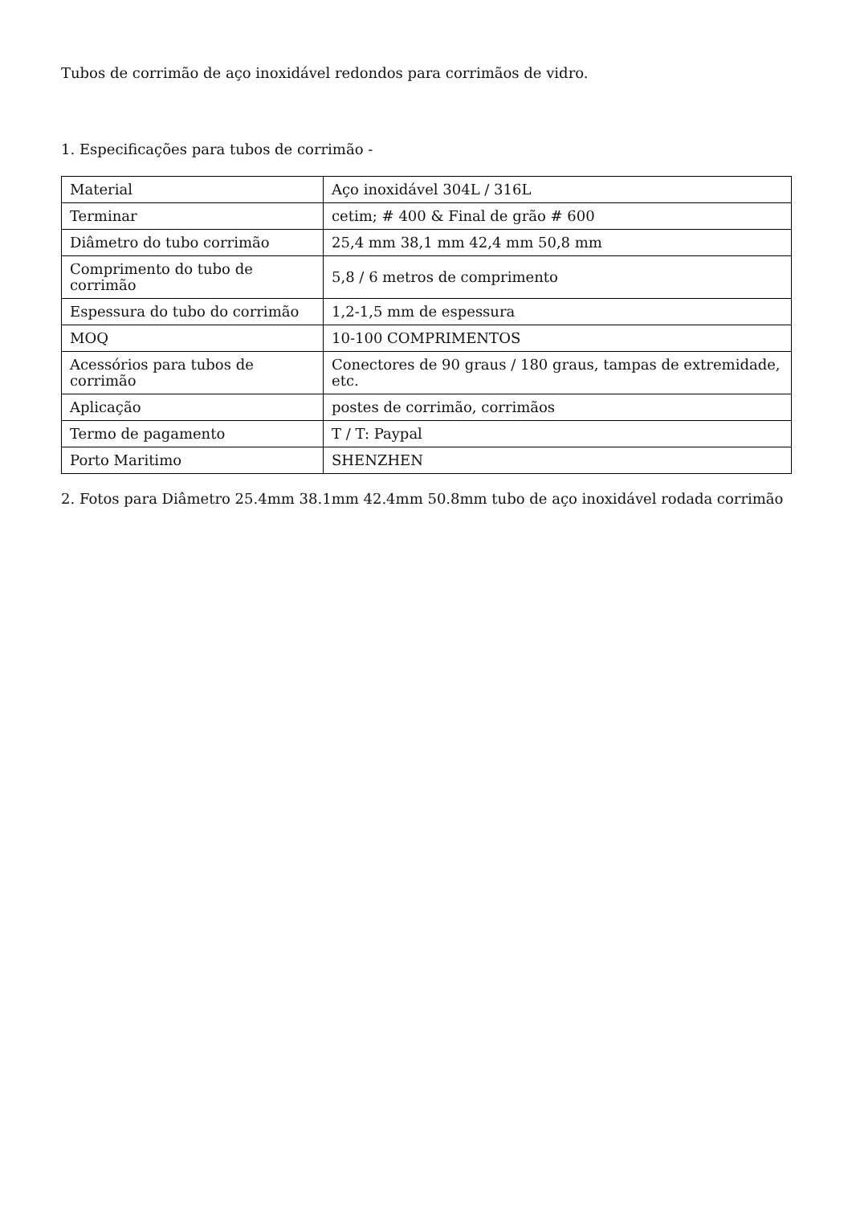Tubos de corrimão de aço inoxidável redondos para corrimãos de vidro.
1. Especificações para tubos de corrimão -
| Material | Aço inoxidável 304L / 316L |
| Terminar | cetim; # 400 & Final de grão # 600 |
| Diâmetro do tubo corrimão | 25,4 mm 38,1 mm 42,4 mm 50,8 mm |
| Comprimento do tubo de corrimão | 5,8 / 6 metros de comprimento |
| Espessura do tubo do corrimão | 1,2-1,5 mm de espessura |
| MOQ | 10-100 COMPRIMENTOS |
| Acessórios para tubos de corrimão | Conectores de 90 graus / 180 graus, tampas de extremidade, etc. |
| Aplicação | postes de corrimão, corrimãos |
| Termo de pagamento | T / T: Paypal |
| Porto Maritimo | SHENZHEN |
2. Fotos para Diâmetro 25.4mm 38.1mm 42.4mm 50.8mm tubo de aço inoxidável rodada corrimão